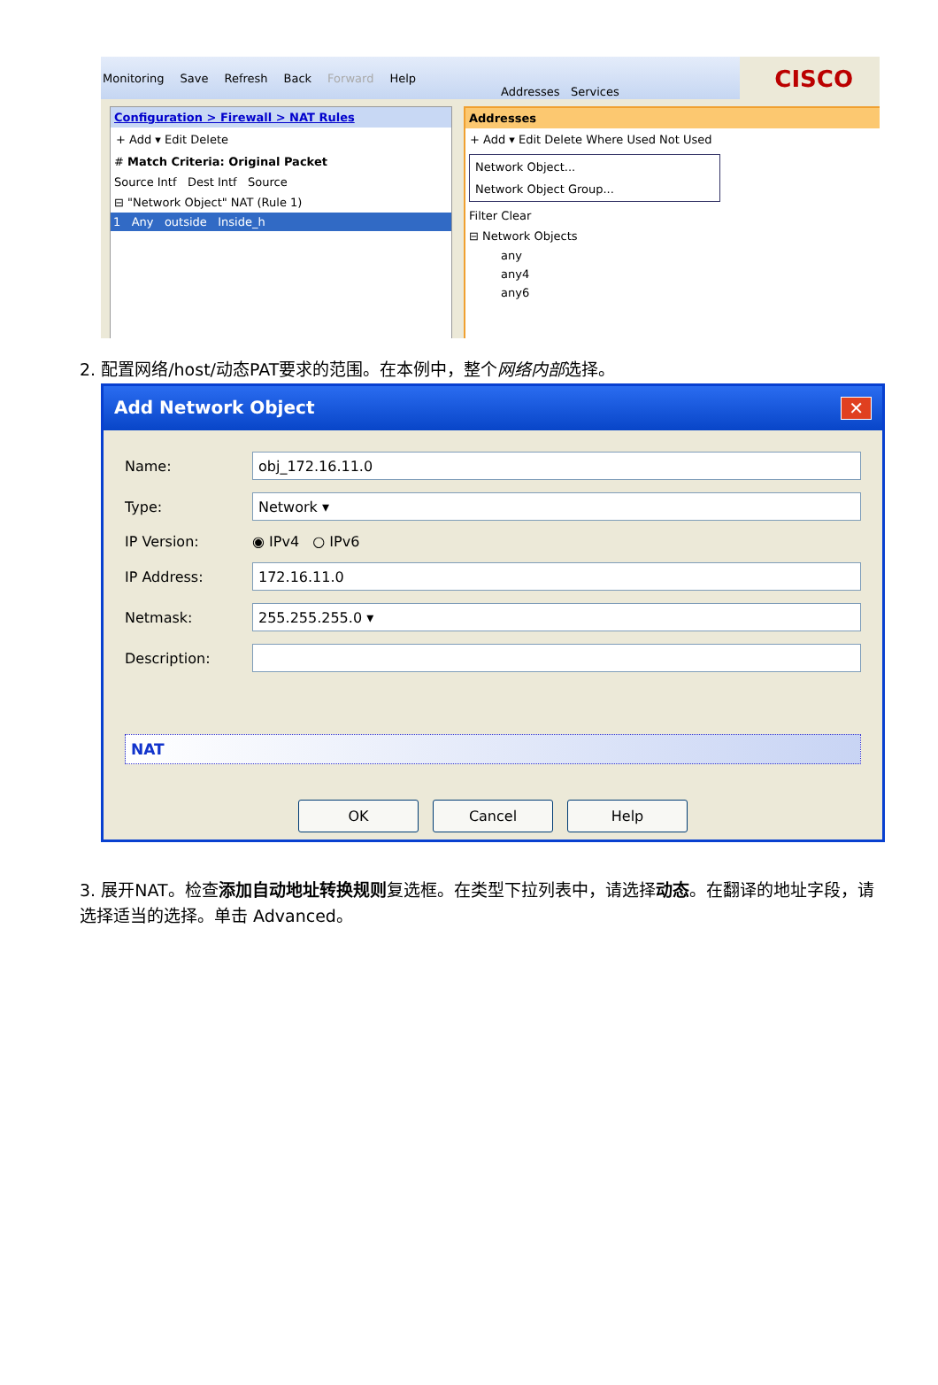Monitoring Save Refresh Back Forward Help
CISCO
Configuration > Firewall > NAT Rules
+ Add ▾ Edit Delete
# Match Criteria: Original Packet
Source Intf Dest Intf Source
⊟ "Network Object" NAT (Rule 1)
1 Any outside Inside_h
Addresses Services
Addresses
+ Add ▾ Edit Delete Where Used Not Used
Network Object...
Network Object Group...
Filter Clear
⊟ Network Objects
any
any4
any6
2. 配置网络/host/动态PAT要求的范围。在本例中，整个网络内部选择。
Add Network Object ✕
Name:
obj_172.16.11.0
Type:
Network ▾
IP Version: ◉ IPv4 ○ IPv6
IP Address:
172.16.11.0
Netmask:
255.255.255.0 ▾
Description:
NAT
OK Cancel Help
3. 展开NAT。检查添加自动地址转换规则复选框。在类型下拉列表中，请选择动态。在翻译的地址字段，请选择适当的选择。单击 Advanced。